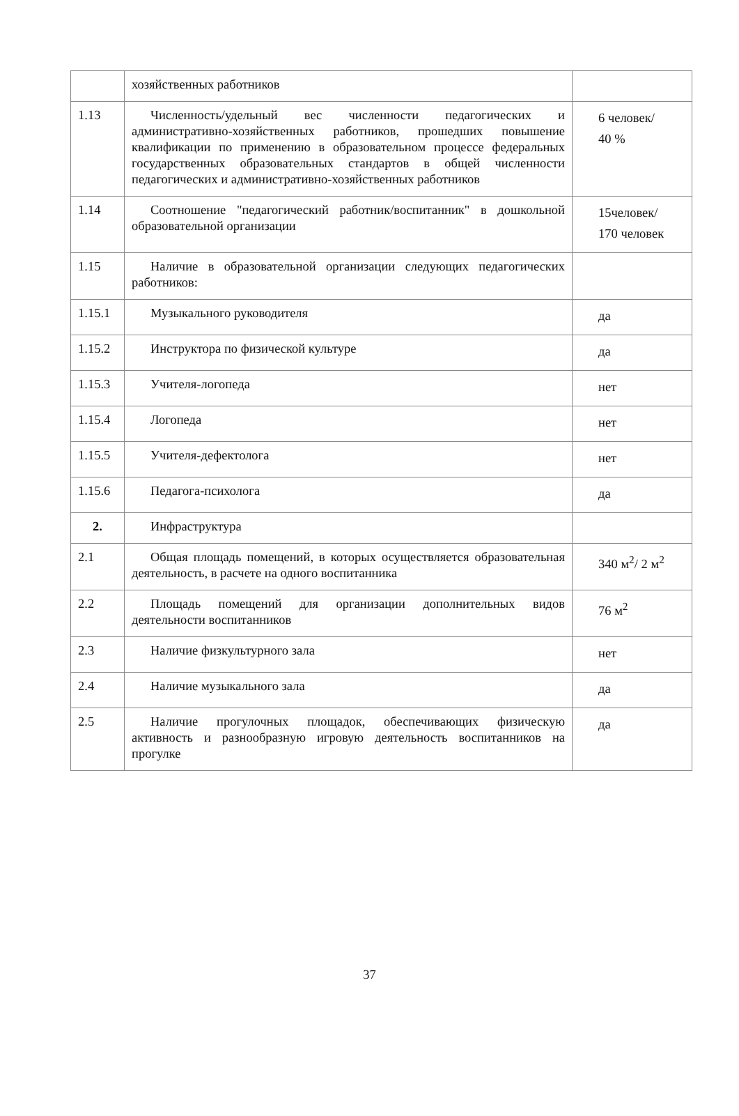| | хозяйственных работников | |
| 1.13 | Численность/удельный вес численности педагогических и административно-хозяйственных работников, прошедших повышение квалификации по применению в образовательном процессе федеральных государственных образовательных стандартов в общей численности педагогических и административно-хозяйственных работников | 6 человек/ 40 % |
| 1.14 | Соотношение "педагогический работник/воспитанник" в дошкольной образовательной организации | 15человек/ 170 человек |
| 1.15 | Наличие в образовательной организации следующих педагогических работников: | |
| 1.15.1 | Музыкального руководителя | да |
| 1.15.2 | Инструктора по физической культуре | да |
| 1.15.3 | Учителя-логопеда | нет |
| 1.15.4 | Логопеда | нет |
| 1.15.5 | Учителя-дефектолога | нет |
| 1.15.6 | Педагога-психолога | да |
| 2. | Инфраструктура | |
| 2.1 | Общая площадь помещений, в которых осуществляется образовательная деятельность, в расчете на одного воспитанника | 340 м<sup>2</sup>/ 2 м<sup>2</sup> |
| 2.2 | Площадь помещений для организации дополнительных видов деятельности воспитанников | 76 м<sup>2</sup> |
| 2.3 | Наличие физкультурного зала | нет |
| 2.4 | Наличие музыкального зала | да |
| 2.5 | Наличие прогулочных площадок, обеспечивающих физическую активность и разнообразную игровую деятельность воспитанников на прогулке | да |
37